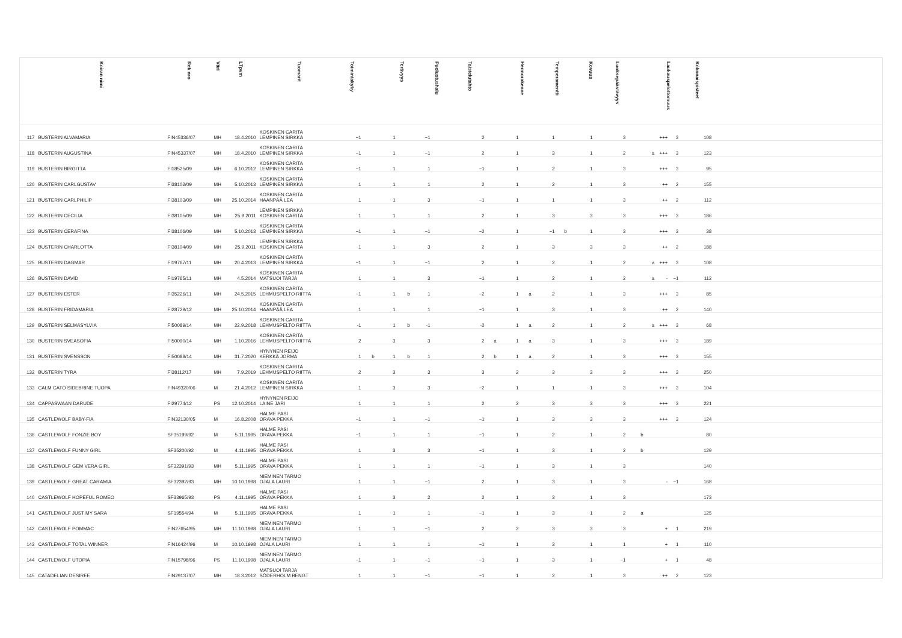| | Koiran nimi | Rek nro | Väri | LTpvm | Tuomarit | Toimintakyky | | Terävyys | | Puolustushalu | | Taistelutahto | | Hermorakenne | | Temperamentti | | Kovuus | | Luoksepäästävyys | | Laukauspelottomuus | | Kokonaispisteet | |
| --- | --- | --- | --- | --- | --- | --- | --- | --- | --- | --- | --- | --- | --- | --- | --- | --- | --- | --- | --- | --- | --- | --- | --- | --- | --- |
| 117 | BUSTERIN ALVAMARIA | FIN45336/07 | MH | 18.4.2010 | KOSKINEN CARITA LEMPINEN SIRKKA | −1 | | 1 | | −1 | | 2 | | 1 | | 1 | | 1 | | 3 | | +++ | 3 | 108 | |
| 118 | BUSTERIN AUGUSTINA | FIN45337/07 | MH | 18.4.2010 | KOSKINEN CARITA LEMPINEN SIRKKA | −1 | | 1 | | −1 | | 2 | | 1 | | 3 | | 1 | | 2 | a | +++ | 3 | 123 | |
| 119 | BUSTERIN BIRGITTA | FI18525/09 | MH | 6.10.2012 | KOSKINEN CARITA LEMPINEN SIRKKA | −1 | | 1 | | 1 | | −1 | | 1 | | 2 | | 1 | | 3 | | +++ | 3 | 95 | |
| 120 | BUSTERIN CARLGUSTAV | FI38102/09 | MH | 5.10.2013 | KOSKINEN CARITA LEMPINEN SIRKKA | 1 | | 1 | | 1 | | 2 | | 1 | | 2 | | 1 | | 3 | | ++ | 2 | 155 | |
| 121 | BUSTERIN CARLPHILIP | FI38103/09 | MH | 25.10.2014 | KOSKINEN CARITA HAANPÄÄ LEA | 1 | | 1 | | 3 | | −1 | | 1 | | 1 | | 1 | | 3 | | ++ | 2 | 112 | |
| 122 | BUSTERIN CECILIA | FI38105/09 | MH | 25.9.2011 | LEMPINEN SIRKKA KOSKINEN CARITA | 1 | | 1 | | 1 | | 2 | | 1 | | 3 | | 3 | | 3 | | +++ | 3 | 186 | |
| 123 | BUSTERIN CERAFINA | FI38106/09 | MH | 5.10.2013 | KOSKINEN CARITA LEMPINEN SIRKKA | −1 | | 1 | | −1 | | −2 | | 1 | | −1 | b | 1 | | 3 | | +++ | 3 | 38 | |
| 124 | BUSTERIN CHARLOTTA | FI38104/09 | MH | 25.9.2011 | LEMPINEN SIRKKA KOSKINEN CARITA | 1 | | 1 | | 3 | | 2 | | 1 | | 3 | | 3 | | 3 | | ++ | 2 | 188 | |
| 125 | BUSTERIN DAGMAR | FI19767/11 | MH | 20.4.2013 | KOSKINEN CARITA LEMPINEN SIRKKA | −1 | | 1 | | −1 | | 2 | | 1 | | 2 | | 1 | | 2 | a | +++ | 3 | 108 | |
| 126 | BUSTERIN DAVID | FI19765/11 | MH | 4.5.2014 | KOSKINEN CARITA MATSUOI TARJA | 1 | | 1 | | 3 | | −1 | | 1 | | 2 | | 1 | | 2 | a | - | −1 | 112 | |
| 127 | BUSTERIN ESTER | FI35226/11 | MH | 24.5.2015 | KOSKINEN CARITA LEHMUSPELTO RIITTA | −1 | | 1 | b | 1 | | −2 | | 1 | a | 2 | | 1 | | 3 | | +++ | 3 | 85 | |
| 128 | BUSTERIN FRIDAMARIA | FI28729/12 | MH | 25.10.2014 | KOSKINEN CARITA HAANPÄÄ LEA | 1 | | 1 | | 1 | | −1 | | 1 | | 3 | | 1 | | 3 | | ++ | 2 | 140 | |
| 129 | BUSTERIN SELMASYLVIA | FI50089/14 | MH | 22.9.2018 | KOSKINEN CARITA LEHMUSPELTO RIITTA | -1 | | 1 | b | -1 | | -2 | | 1 | a | 2 | | 1 | | 2 | a | +++ | 3 | 68 | |
| 130 | BUSTERIN SVEASOFIA | FI50090/14 | MH | 1.10.2016 | KOSKINEN CARITA LEHMUSPELTO RIITTA | 2 | | 3 | | 3 | | 2 | a | 1 | a | 3 | | 1 | | 3 | | +++ | 3 | 189 | |
| 131 | BUSTERIN SVENSSON | FI50088/14 | MH | 31.7.2020 | HYNYNEN REIJO KERKKÄ JORMA | 1 | b | 1 | b | 1 | | 2 | b | 1 | a | 2 | | 1 | | 3 | | +++ | 3 | 155 | |
| 132 | BUSTERIN TYRA | FI38112/17 | MH | 7.9.2019 | KOSKINEN CARITA LEHMUSPELTO RIITTA | 2 | | 3 | | 3 | | 3 | | 2 | | 3 | | 3 | | 3 | | +++ | 3 | 250 | |
| 133 | CALM CATO SIDEBRINE TUOPA | FIN49320/06 | M | 21.4.2012 | KOSKINEN CARITA LEMPINEN SIRKKA | 1 | | 3 | | 3 | | −2 | | 1 | | 1 | | 1 | | 3 | | +++ | 3 | 104 | |
| 134 | CAPPASWAAN DARUDE | FI29774/12 | PS | 12.10.2014 | HYNYNEN REIJO LAINE JARI | 1 | | 1 | | 1 | | 2 | | 2 | | 3 | | 3 | | 3 | | +++ | 3 | 221 | |
| 135 | CASTLEWOLF BABY-FIA | FIN32130/05 | M | 16.8.2008 | HALME PASI ORAVA PEKKA | −1 | | 1 | | −1 | | −1 | | 1 | | 3 | | 3 | | 3 | | +++ | 3 | 124 | |
| 136 | CASTLEWOLF FONZIE BOY | SF35199/92 | M | 5.11.1995 | HALME PASI ORAVA PEKKA | −1 | | 1 | | 1 | | −1 | | 1 | | 2 | | 1 | | 2 | b | | | 80 | |
| 137 | CASTLEWOLF FUNNY GIRL | SF35200/92 | M | 4.11.1995 | HALME PASI ORAVA PEKKA | 1 | | 3 | | 3 | | −1 | | 1 | | 3 | | 1 | | 2 | b | | | 129 | |
| 138 | CASTLEWOLF GEM VERA GIRL | SF32391/93 | MH | 5.11.1995 | HALME PASI ORAVA PEKKA | 1 | | 1 | | 1 | | −1 | | 1 | | 3 | | 1 | | 3 | | | | 140 | |
| 139 | CASTLEWOLF GREAT CARAMIA | SF32392/93 | MH | 10.10.1998 | NIEMINEN TARMO OJALA LAURI | 1 | | 1 | | −1 | | 2 | | 1 | | 3 | | 1 | | 3 | | - | −1 | 168 | |
| 140 | CASTLEWOLF HOPEFUL ROMEO | SF33965/93 | PS | 4.11.1995 | HALME PASI ORAVA PEKKA | 1 | | 3 | | 2 | | 2 | | 1 | | 3 | | 1 | | 3 | | | | 173 | |
| 141 | CASTLEWOLF JUST MY SARA | SF19554/94 | M | 5.11.1995 | HALME PASI ORAVA PEKKA | 1 | | 1 | | 1 | | −1 | | 1 | | 3 | | 1 | | 2 | a | | | 125 | |
| 142 | CASTLEWOLF POMMAC | FIN27654/95 | MH | 11.10.1998 | NIEMINEN TARMO OJALA LAURI | 1 | | 1 | | −1 | | 2 | | 2 | | 3 | | 3 | | 3 | | + | 1 | 219 | |
| 143 | CASTLEWOLF TOTAL WINNER | FIN16424/96 | M | 10.10.1998 | NIEMINEN TARMO OJALA LAURI | 1 | | 1 | | 1 | | −1 | | 1 | | 3 | | 1 | | 1 | | + | 1 | 110 | |
| 144 | CASTLEWOLF UTOPIA | FIN15798/96 | PS | 11.10.1998 | NIEMINEN TARMO OJALA LAURI | −1 | | 1 | | −1 | | −1 | | 1 | | 3 | | 1 | | −1 | | + | 1 | 48 | |
| 145 | CATADELIAN DESIREE | FIN29137/07 | MH | 18.3.2012 | MATSUOI TARJA SÖDERHOLM BENGT | 1 | | 1 | | −1 | | −1 | | 1 | | 2 | | 1 | | 3 | | ++ | 2 | 123 | |